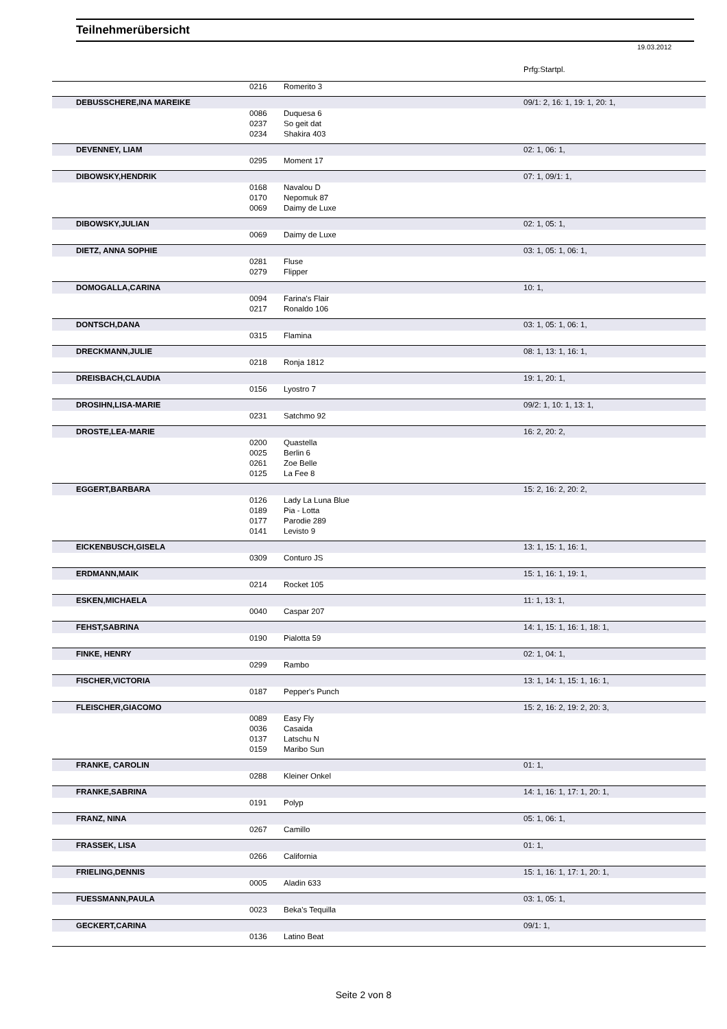Teilnehmerübersicht
19.03.2012
| | | | Prfg:Startpl. |
| | 0216 | Romerito 3 | |
| DEBUSSCHERE,INA MAREIKE | | | 09/1: 2, 16: 1, 19: 1, 20: 1, |
| | 0086 | Duquesa 6 | |
| | 0237 | So geit dat | |
| | 0234 | Shakira 403 | |
| DEVENNEY, LIAM | | | 02: 1, 06: 1, |
| | 0295 | Moment 17 | |
| DIBOWSKY,HENDRIK | | | 07: 1, 09/1: 1, |
| | 0168 | Navalou D | |
| | 0170 | Nepomuk 87 | |
| | 0069 | Daimy de Luxe | |
| DIBOWSKY,JULIAN | | | 02: 1, 05: 1, |
| | 0069 | Daimy de Luxe | |
| DIETZ, ANNA SOPHIE | | | 03: 1, 05: 1, 06: 1, |
| | 0281 | Fluse | |
| | 0279 | Flipper | |
| DOMOGALLA,CARINA | | | 10: 1, |
| | 0094 | Farina's Flair | |
| | 0217 | Ronaldo 106 | |
| DONTSCH,DANA | | | 03: 1, 05: 1, 06: 1, |
| | 0315 | Flamina | |
| DRECKMANN,JULIE | | | 08: 1, 13: 1, 16: 1, |
| | 0218 | Ronja 1812 | |
| DREISBACH,CLAUDIA | | | 19: 1, 20: 1, |
| | 0156 | Lyostro 7 | |
| DROSIHN,LISA-MARIE | | | 09/2: 1, 10: 1, 13: 1, |
| | 0231 | Satchmo 92 | |
| DROSTE,LEA-MARIE | | | 16: 2, 20: 2, |
| | 0200 | Quastella | |
| | 0025 | Berlin 6 | |
| | 0261 | Zoe Belle | |
| | 0125 | La Fee 8 | |
| EGGERT,BARBARA | | | 15: 2, 16: 2, 20: 2, |
| | 0126 | Lady La Luna Blue | |
| | 0189 | Pia - Lotta | |
| | 0177 | Parodie 289 | |
| | 0141 | Levisto 9 | |
| EICKENBUSCH,GISELA | | | 13: 1, 15: 1, 16: 1, |
| | 0309 | Conturo JS | |
| ERDMANN,MAIK | | | 15: 1, 16: 1, 19: 1, |
| | 0214 | Rocket 105 | |
| ESKEN,MICHAELA | | | 11: 1, 13: 1, |
| | 0040 | Caspar 207 | |
| FEHST,SABRINA | | | 14: 1, 15: 1, 16: 1, 18: 1, |
| | 0190 | Pialotta 59 | |
| FINKE, HENRY | | | 02: 1, 04: 1, |
| | 0299 | Rambo | |
| FISCHER,VICTORIA | | | 13: 1, 14: 1, 15: 1, 16: 1, |
| | 0187 | Pepper's Punch | |
| FLEISCHER,GIACOMO | | | 15: 2, 16: 2, 19: 2, 20: 3, |
| | 0089 | Easy Fly | |
| | 0036 | Casaida | |
| | 0137 | Latschu N | |
| | 0159 | Maribo Sun | |
| FRANKE, CAROLIN | | | 01: 1, |
| | 0288 | Kleiner Onkel | |
| FRANKE,SABRINA | | | 14: 1, 16: 1, 17: 1, 20: 1, |
| | 0191 | Polyp | |
| FRANZ, NINA | | | 05: 1, 06: 1, |
| | 0267 | Camillo | |
| FRASSEK, LISA | | | 01: 1, |
| | 0266 | California | |
| FRIELING,DENNIS | | | 15: 1, 16: 1, 17: 1, 20: 1, |
| | 0005 | Aladin 633 | |
| FUESSMANN,PAULA | | | 03: 1, 05: 1, |
| | 0023 | Beka's Tequilla | |
| GECKERT,CARINA | | | 09/1: 1, |
| | 0136 | Latino Beat | |
Seite 2 von 8